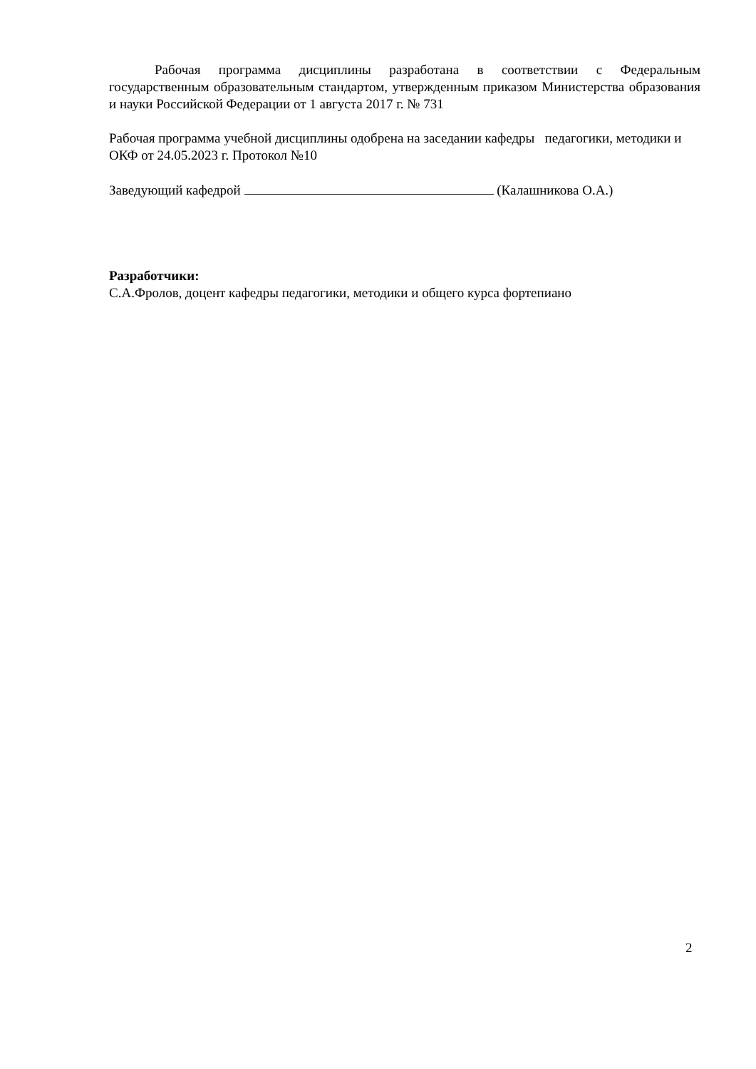Рабочая программа дисциплины разработана в соответствии с Федеральным государственным образовательным стандартом, утвержденным приказом Министерства образования и науки Российской Федерации от 1 августа 2017 г. № 731
Рабочая программа учебной дисциплины одобрена на заседании кафедры педагогики, методики и ОКФ от 24.05.2023 г. Протокол №10
Заведующий кафедрой (Калашникова О.А.)
Разработчики:
С.А.Фролов, доцент кафедры педагогики, методики и общего курса фортепиано
2